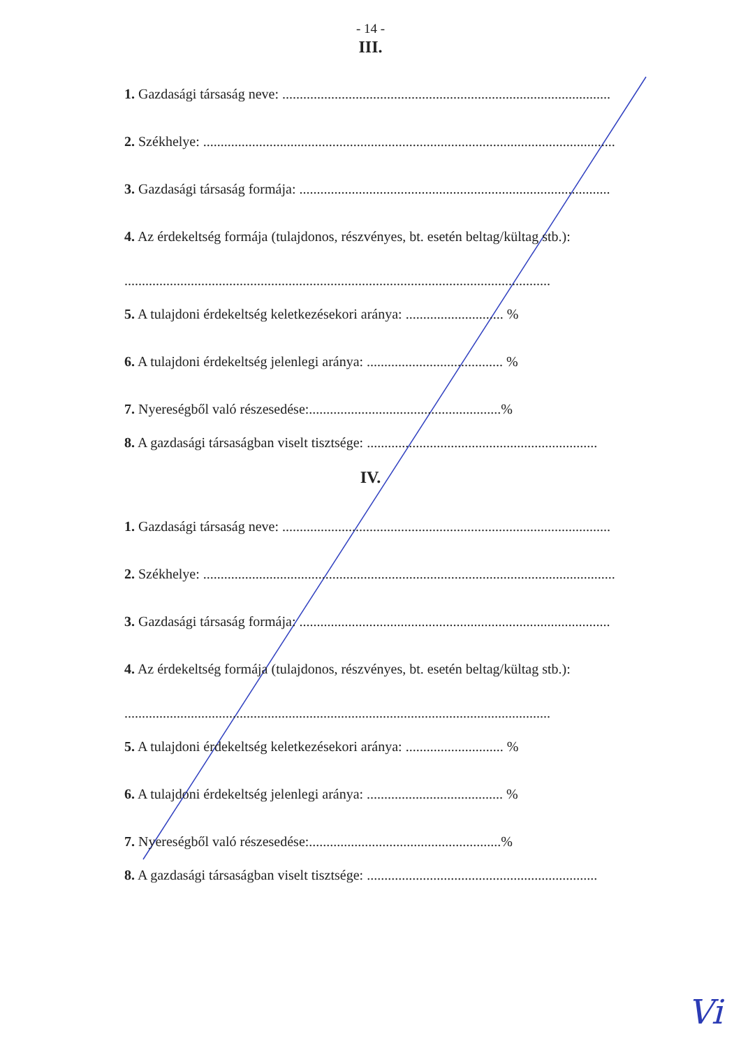- 14 -
III.
1. Gazdasági társaság neve: ..............................................................................................
2. Székhelye: ......................................................................................................................
3. Gazdasági társaság formája: .........................................................................................
4. Az érdekeltség formája (tulajdonos, részvényes, bt. esetén beltag/kültag stb.):
..........................................................................................................................
5. A tulajdoni érdekeltség keletkezésekori aránya: ............................ %
6. A tulajdoni érdekeltség jelenlegi aránya: ....................................... %
7. Nyereségből való részesedése:.......................................................%
8. A gazdasági társaságban viselt tisztsége: ..................................................................
IV.
1. Gazdasági társaság neve: ..............................................................................................
2. Székhelye: ......................................................................................................................
3. Gazdasági társaság formája: .........................................................................................
4. Az érdekeltség formája (tulajdonos, részvényes, bt. esetén beltag/kültag stb.):
..........................................................................................................................
5. A tulajdoni érdekeltség keletkezésekori aránya: ............................ %
6. A tulajdoni érdekeltség jelenlegi aránya: ....................................... %
7. Nyereségből való részesedése:.......................................................%
8. A gazdasági társaságban viselt tisztsége: ..................................................................
Vi